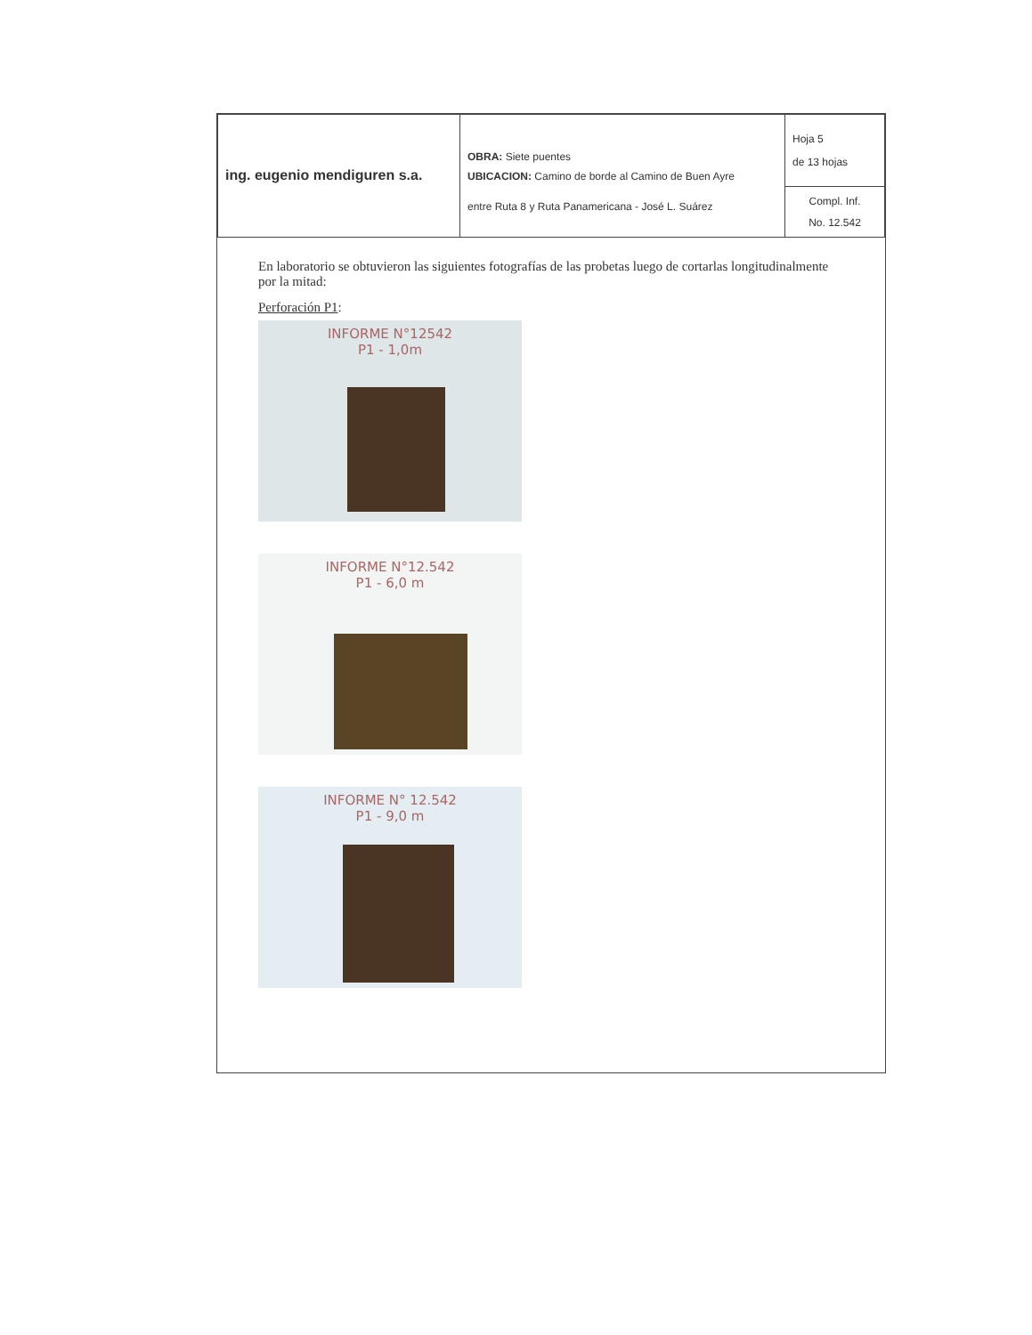| ing. eugenio mendiguren s.a. | OBRA: Siete puentes | Hoja 5 de 13 hojas |
| | UBICACION: Camino de borde al Camino de Buen Ayre | |
| | entre Ruta 8 y Ruta Panamericana - José L. Suárez | Compl. Inf. No. 12.542 |
En laboratorio se obtuvieron las siguientes fotografías de las probetas luego de cortarlas longitudinalmente por la mitad:
Perforación P1:
INFORME N°12542
P1 - 1,0m
INFORME N°12.542
P1 - 6,0 m
INFORME N° 12.542
P1 - 9,0 m